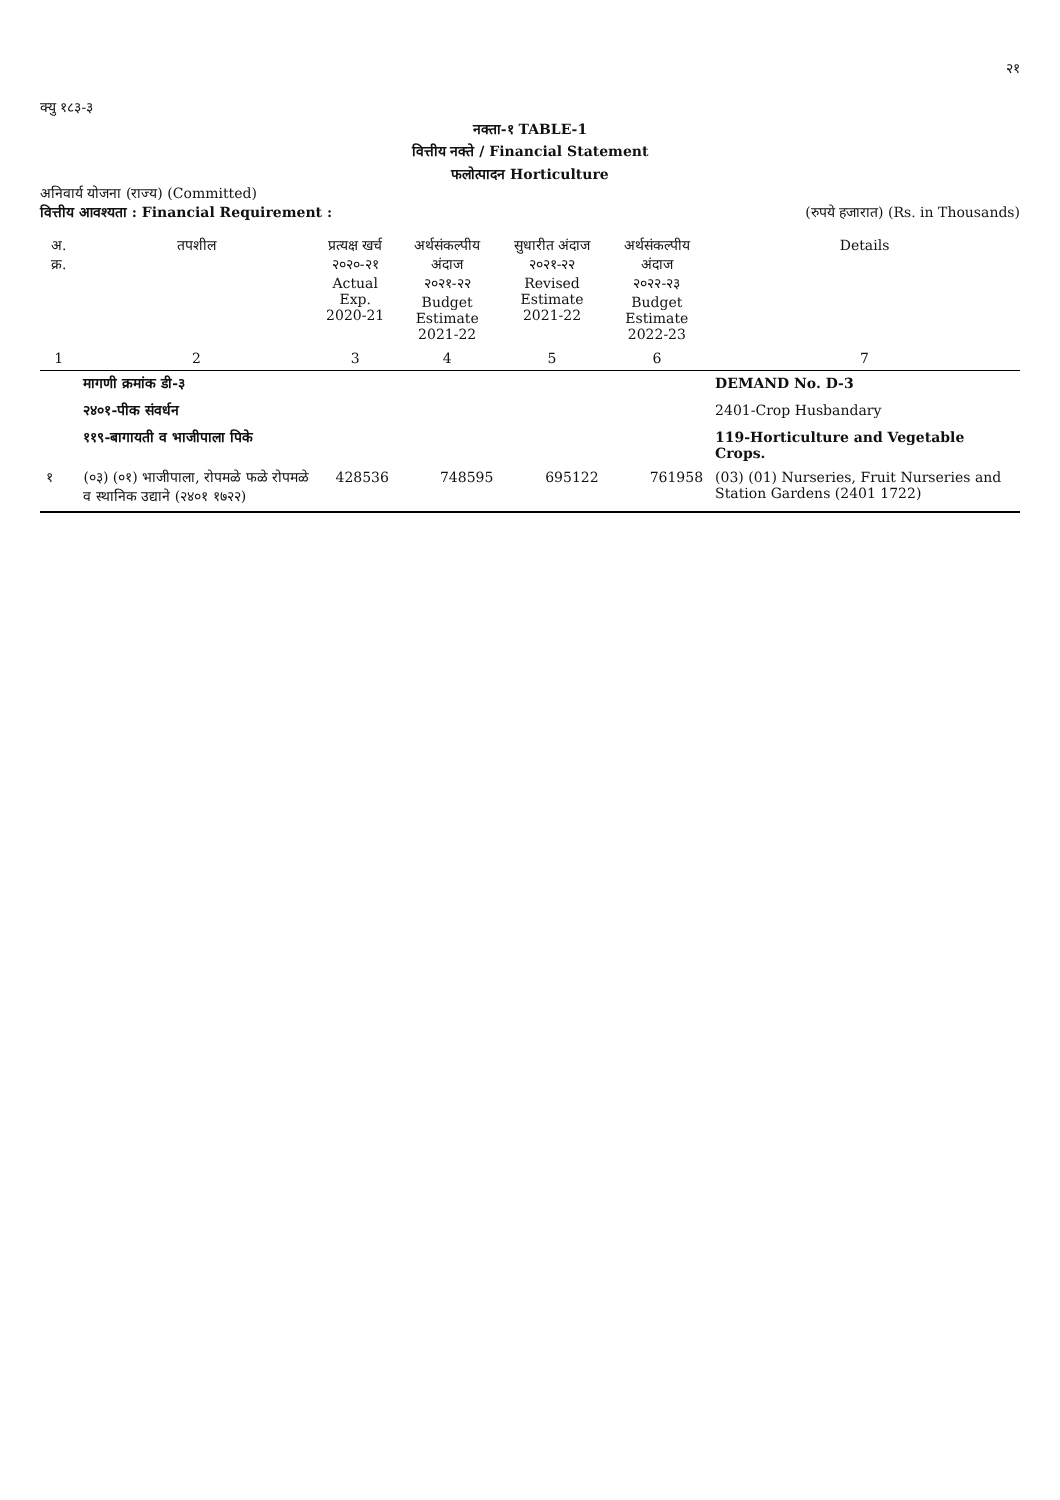२१
क्यु १८३-३
नक्ता-१ TABLE-1
वित्तीय नक्ते / Financial Statement
फलोत्पादन Horticulture
अनिवार्य योजना (राज्य) (Committed)
वित्तीय आवश्यता : Financial Requirement : (रुपये हजारात) (Rs. in Thousands)
| अ. क्र. | तपशील | प्रत्यक्ष खर्च २०२०-२१ Actual Exp. 2020-21 | अर्थसंकल्पीय अंदाज २०२१-२२ Budget Estimate 2021-22 | सुधारीत अंदाज २०२१-२२ Revised Estimate 2021-22 | अर्थसंकल्पीय अंदाज २०२२-२३ Budget Estimate 2022-23 | Details |
| --- | --- | --- | --- | --- | --- | --- |
| 1 | 2 | 3 | 4 | 5 | 6 | 7 |
| | मागणी क्रमांक डी-३ | | | | | DEMAND No. D-3 |
| | २४०१-पीक संवर्धन | | | | | 2401-Crop Husbandary |
| | ११९-बागायती व भाजीपाला पिके | | | | | 119-Horticulture and Vegetable Crops. |
| १ | (०३) (०१) भाजीपाला, रोपमळे फळे रोपमळे व स्थानिक उद्याने (२४०१ १७२२) | 428536 | 748595 | 695122 | 761958 | (03) (01) Nurseries, Fruit Nurseries and Station Gardens (2401 1722) |